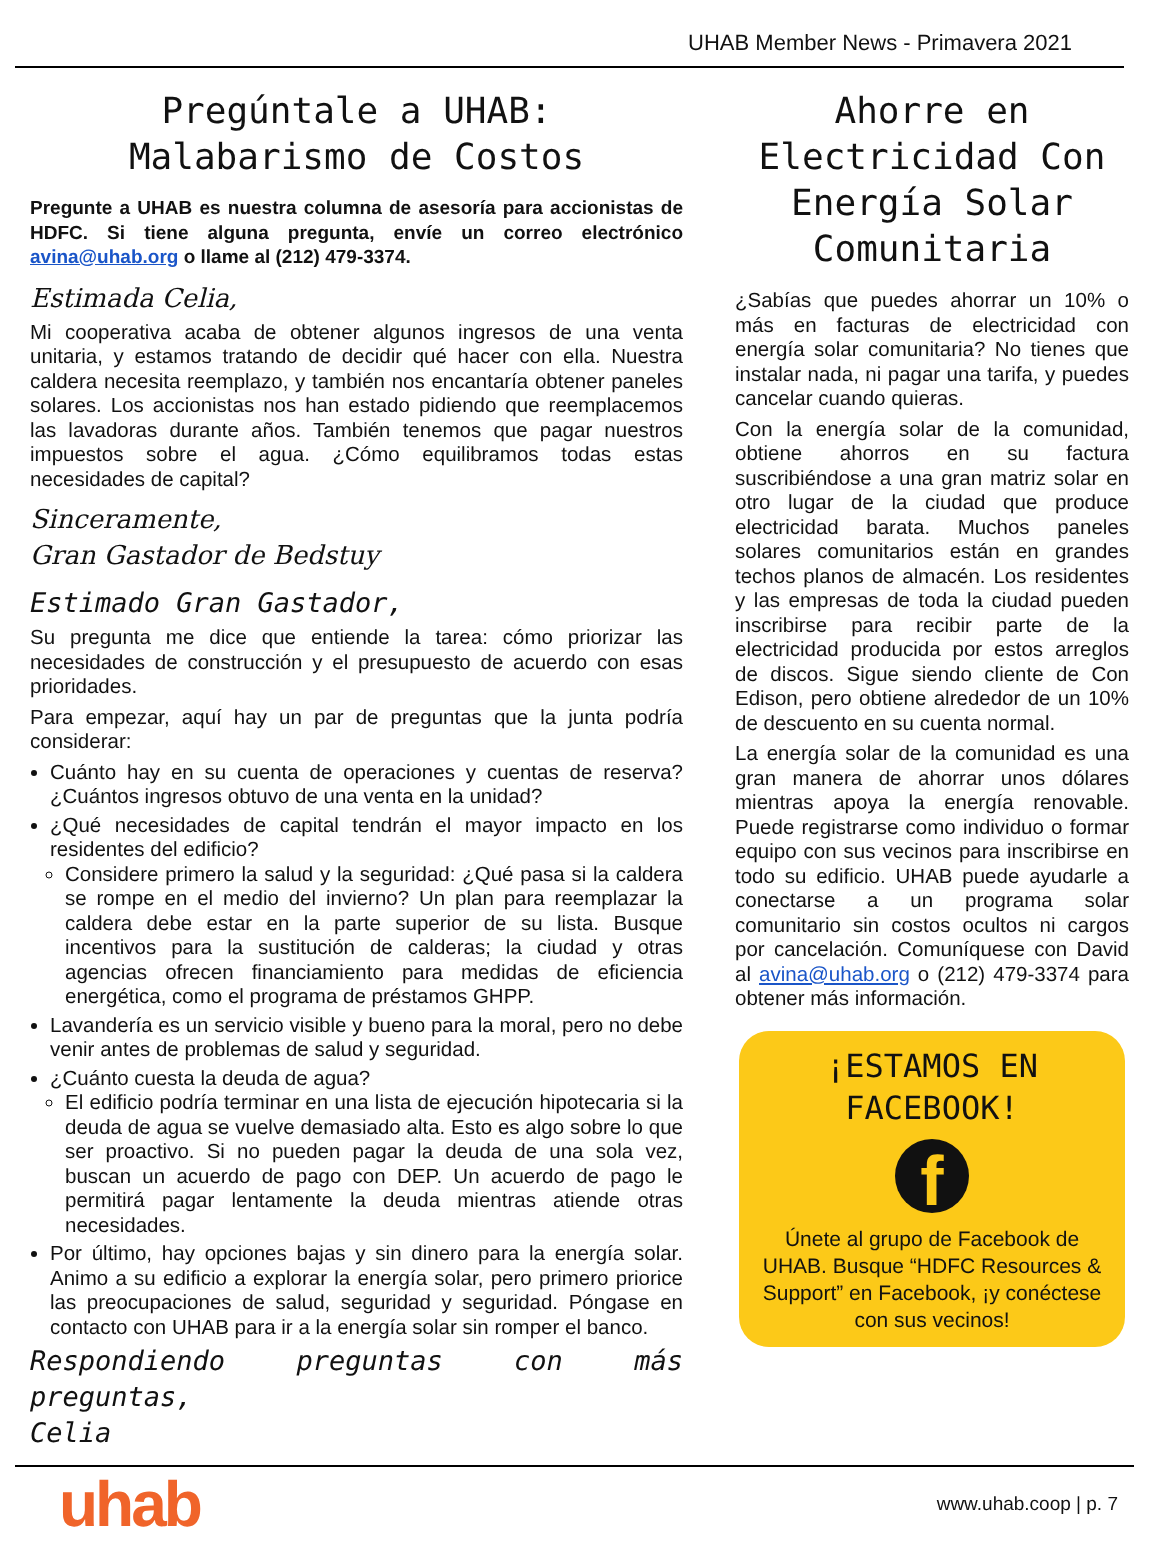UHAB Member News - Primavera 2021
Pregúntale a UHAB:
Malabarismo de Costos
Pregunte a UHAB es nuestra columna de asesoría para accionistas de HDFC. Si tiene alguna pregunta, envíe un correo electrónico avina@uhab.org o llame al (212) 479-3374.
Estimada Celia,
Mi cooperativa acaba de obtener algunos ingresos de una venta unitaria, y estamos tratando de decidir qué hacer con ella. Nuestra caldera necesita reemplazo, y también nos encantaría obtener paneles solares. Los accionistas nos han estado pidiendo que reemplacemos las lavadoras durante años. También tenemos que pagar nuestros impuestos sobre el agua. ¿Cómo equilibramos todas estas necesidades de capital?
Sinceramente,
Gran Gastador de Bedstuy
Estimado Gran Gastador,
Su pregunta me dice que entiende la tarea: cómo priorizar las necesidades de construcción y el presupuesto de acuerdo con esas prioridades.
Para empezar, aquí hay un par de preguntas que la junta podría considerar:
Cuánto hay en su cuenta de operaciones y cuentas de reserva? ¿Cuántos ingresos obtuvo de una venta en la unidad?
¿Qué necesidades de capital tendrán el mayor impacto en los residentes del edificio?
Considere primero la salud y la seguridad: ¿Qué pasa si la caldera se rompe en el medio del invierno? Un plan para reemplazar la caldera debe estar en la parte superior de su lista. Busque incentivos para la sustitución de calderas; la ciudad y otras agencias ofrecen financiamiento para medidas de eficiencia energética, como el programa de préstamos GHPP.
Lavandería es un servicio visible y bueno para la moral, pero no debe venir antes de problemas de salud y seguridad.
¿Cuánto cuesta la deuda de agua?
El edificio podría terminar en una lista de ejecución hipotecaria si la deuda de agua se vuelve demasiado alta. Esto es algo sobre lo que ser proactivo. Si no pueden pagar la deuda de una sola vez, buscan un acuerdo de pago con DEP. Un acuerdo de pago le permitirá pagar lentamente la deuda mientras atiende otras necesidades.
Por último, hay opciones bajas y sin dinero para la energía solar. Animo a su edificio a explorar la energía solar, pero primero priorice las preocupaciones de salud, seguridad y seguridad. Póngase en contacto con UHAB para ir a la energía solar sin romper el banco.
Respondiendo preguntas con más preguntas,
Celia
Ahorre en Electricidad Con Energía Solar Comunitaria
¿Sabías que puedes ahorrar un 10% o más en facturas de electricidad con energía solar comunitaria? No tienes que instalar nada, ni pagar una tarifa, y puedes cancelar cuando quieras.
Con la energía solar de la comunidad, obtiene ahorros en su factura suscribiéndose a una gran matriz solar en otro lugar de la ciudad que produce electricidad barata. Muchos paneles solares comunitarios están en grandes techos planos de almacén. Los residentes y las empresas de toda la ciudad pueden inscribirse para recibir parte de la electricidad producida por estos arreglos de discos. Sigue siendo cliente de Con Edison, pero obtiene alrededor de un 10% de descuento en su cuenta normal.
La energía solar de la comunidad es una gran manera de ahorrar unos dólares mientras apoya la energía renovable. Puede registrarse como individuo o formar equipo con sus vecinos para inscribirse en todo su edificio. UHAB puede ayudarle a conectarse a un programa solar comunitario sin costos ocultos ni cargos por cancelación. Comuníquese con David al avina@uhab.org o (212) 479-3374 para obtener más información.
¡ESTAMOS EN FACEBOOK!
f
Únete al grupo de Facebook de UHAB. Busque “HDFC Resources & Support” en Facebook, ¡y conéctese con sus vecinos!
uhab
www.uhab.coop | p. 7